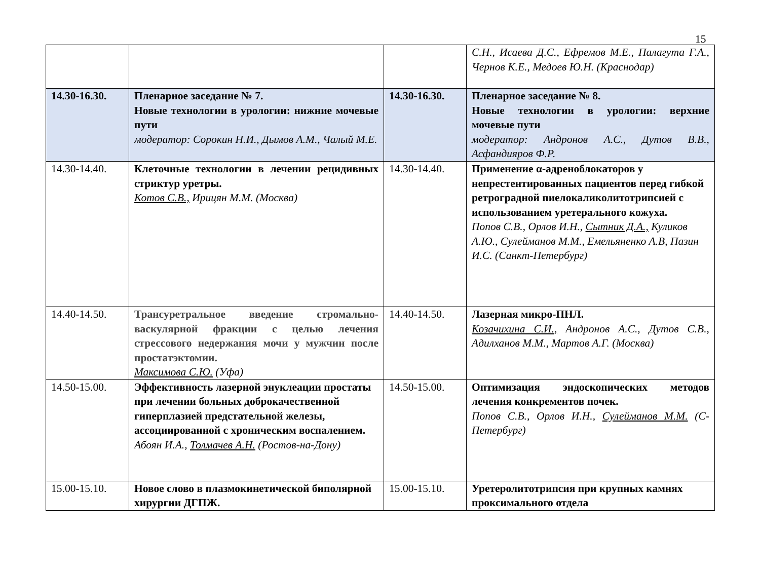15
| | | | С.Н., Исаева Д.С., Ефремов М.Е., Палагута Г.А., Чернов К.Е., Медоев Ю.Н. (Краснодар) |
| 14.30-16.30. | Пленарное заседание № 7. Новые технологии в урологии: нижние мочевые пути модератор: Сорокин Н.И., Дымов А.М., Чалый М.Е. | 14.30-16.30. | Пленарное заседание № 8. Новые технологии в урологии: верхние мочевые пути модератор: Андронов А.С., Дутов В.В., Асфандияров Ф.Р. |
| 14.30-14.40. | Клеточные технологии в лечении рецидивных стриктур уретры. Котов С.В., Ирицян М.М. (Москва) | 14.30-14.40. | Применение α-адреноблокаторов у непрестентированных пациентов перед гибкой ретроградной пиелокаликолитотрипсией с использованием уретерального кожуха. Попов С.В., Орлов И.Н., Сытник Д.А., Куликов А.Ю., Сулейманов М.М., Емельяненко А.В, Пазин И.С. (Санкт-Петербург) |
| 14.40-14.50. | Трансуретральное введение стромально-васкулярной фракции с целью лечения стрессового недержания мочи у мужчин после простатэктомии. Максимова С.Ю. (Уфа) | 14.40-14.50. | Лазерная микро-ПНЛ. Козачихина С.И., Андронов А.С., Дутов С.В., Адилханов М.М., Мартов А.Г. (Москва) |
| 14.50-15.00. | Эффективность лазерной энуклеации простаты при лечении больных доброкачественной гиперплазией предстательной железы, ассоциированной с хроническим воспалением. Абоян И.А., Толмачев А.Н. (Ростов-на-Дону) | 14.50-15.00. | Оптимизация эндоскопических методов лечения конкрементов почек. Попов С.В., Орлов И.Н., Сулейманов М.М. (С-Петербург) |
| 15.00-15.10. | Новое слово в плазмокинетической биполярной хирургии ДГПЖ. | 15.00-15.10. | Уретеролитотрипсия при крупных камнях проксимального отдела |